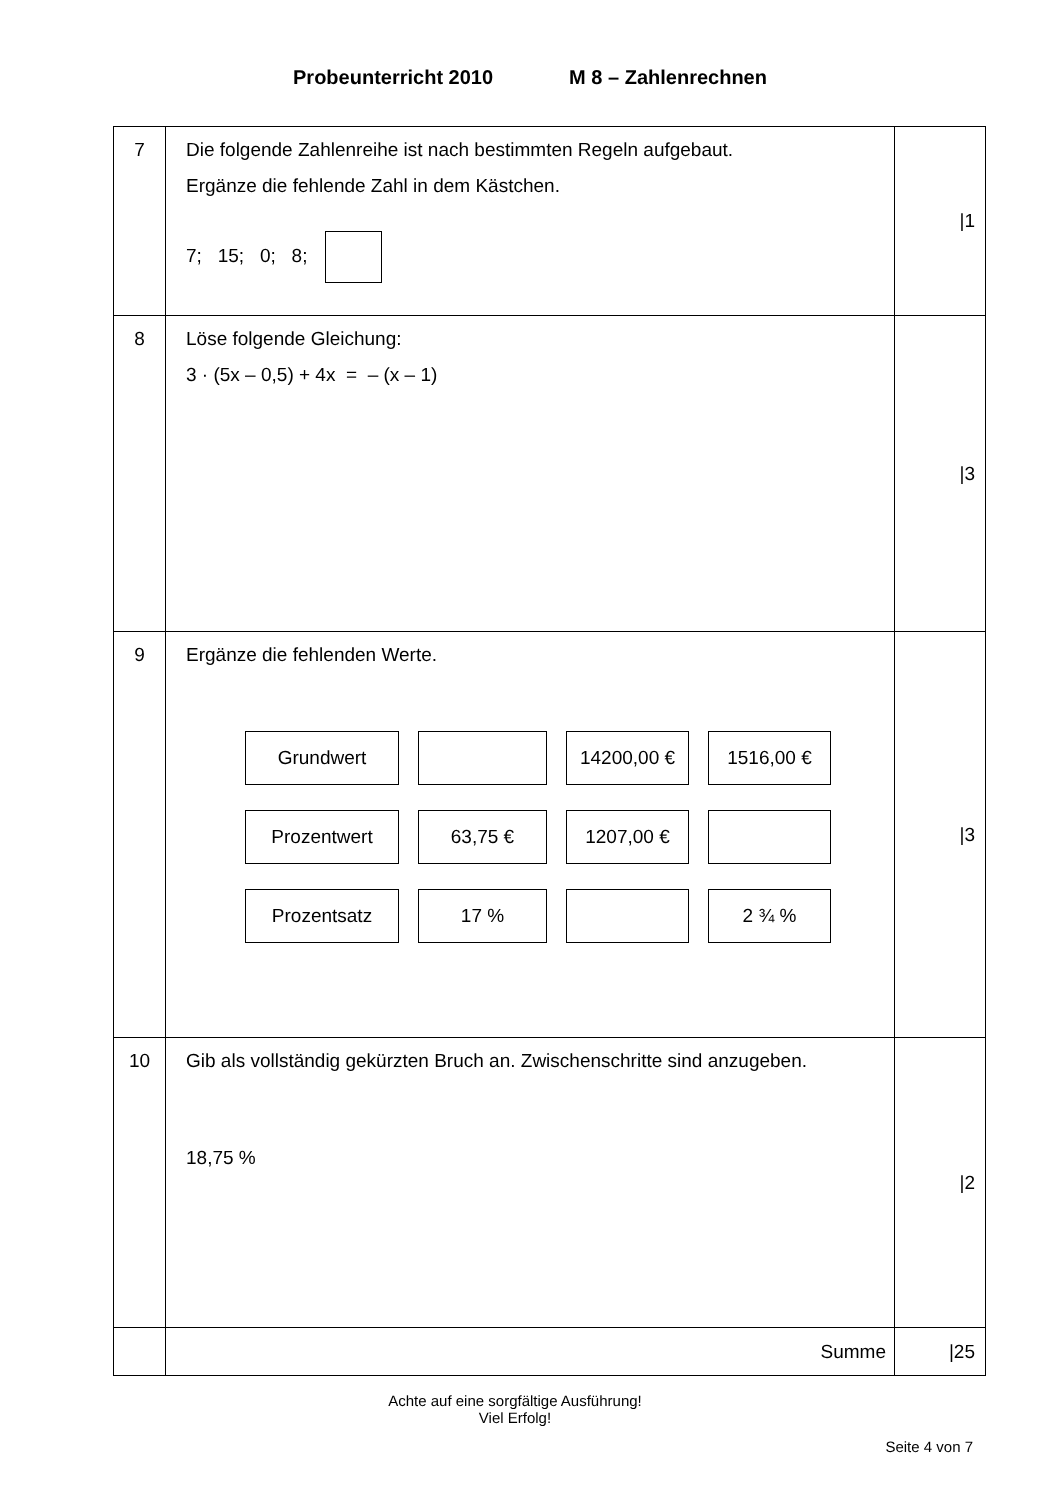Probeunterricht 2010 M 8 – Zahlenrechnen
| 7 | Die folgende Zahlenreihe ist nach bestimmten Regeln aufgebaut. Ergänze die fehlende Zahl in dem Kästchen. 7; 15; 0; 8; | /1 |
| 8 | Löse folgende Gleichung: 3 · (5x – 0,5) + 4x = – (x – 1) | /3 |
| 9 | Ergänze die fehlenden Werte. / Grundwert / / 14200,00 € / 1516,00 € / / Prozentwert / 63,75 € / 1207,00 € / / / Prozentsatz / 17 % / / 2 ¾ % / | /3 |
| 10 | Gib als vollständig gekürzten Bruch an. Zwischenschritte sind anzugeben. 18,75 % | /2 |
| | Summe | /25 |
Achte auf eine sorgfältige Ausführung!
Viel Erfolg!
Seite 4 von 7